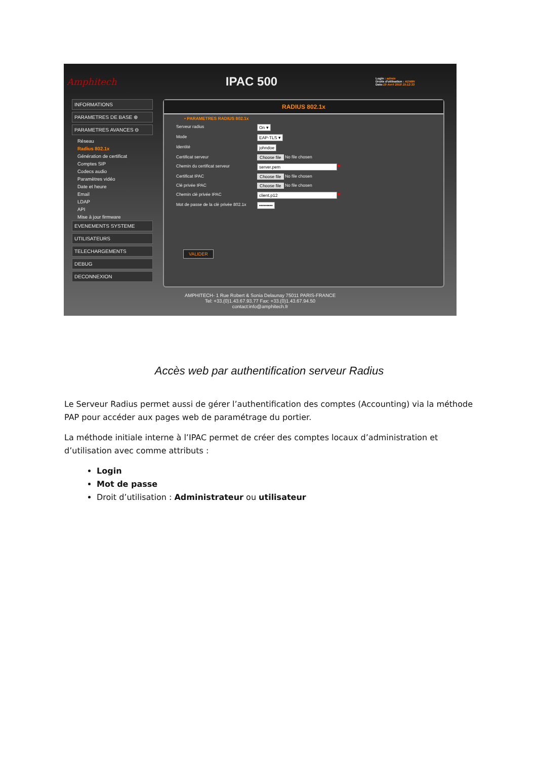Amphitech
IPAC 500
Login : admin
Droits d'utilisation : ADMIN
Date:19 Avril 2018 15:12:33
INFORMATIONS
PARAMETRES DE BASE ⊕
PARAMETRES AVANCES ⊖
Réseau
Radius 802.1x
Génération de certificat
Comptes SIP
Codecs audio
Paramètres vidéo
Date et heure
Email
LDAP
API
Mise à jour firmware
EVENEMENTS SYSTEME
UTILISATEURS
TELECHARGEMENTS
DEBUG
DECONNEXION
RADIUS 802.1x
• PARAMETRES RADIUS 802.1x
Serveur radius On ▾
Mode EAP-TLS ▾
Identité johndoe
Certificat serveur Choose file No file chosen
Chemin du certificat serveur server.pem ✖
Certificat IPAC Choose file No file chosen
Clé privée IPAC Choose file No file chosen
Chemin clé privée IPAC client.p12 ✖
Mot de passe de la clé privée 802.1x •••••••••
VALIDER
AMPHITECH- 1 Rue Robert & Sonia Delaunay 75011 PARIS-FRANCE
Tel: +33.(0)1.43.67.93.77 Fax: +33.(0)1.43.67.94.50
contact:info@amphitech.fr
Accès web par authentification serveur Radius
Le Serveur Radius permet aussi de gérer l’authentification des comptes (Accounting) via la méthode PAP pour accéder aux pages web de paramétrage du portier.
La méthode initiale interne à l’IPAC permet de créer des comptes locaux d’administration et d’utilisation avec comme attributs :
Login
Mot de passe
Droit d’utilisation : Administrateur ou utilisateur